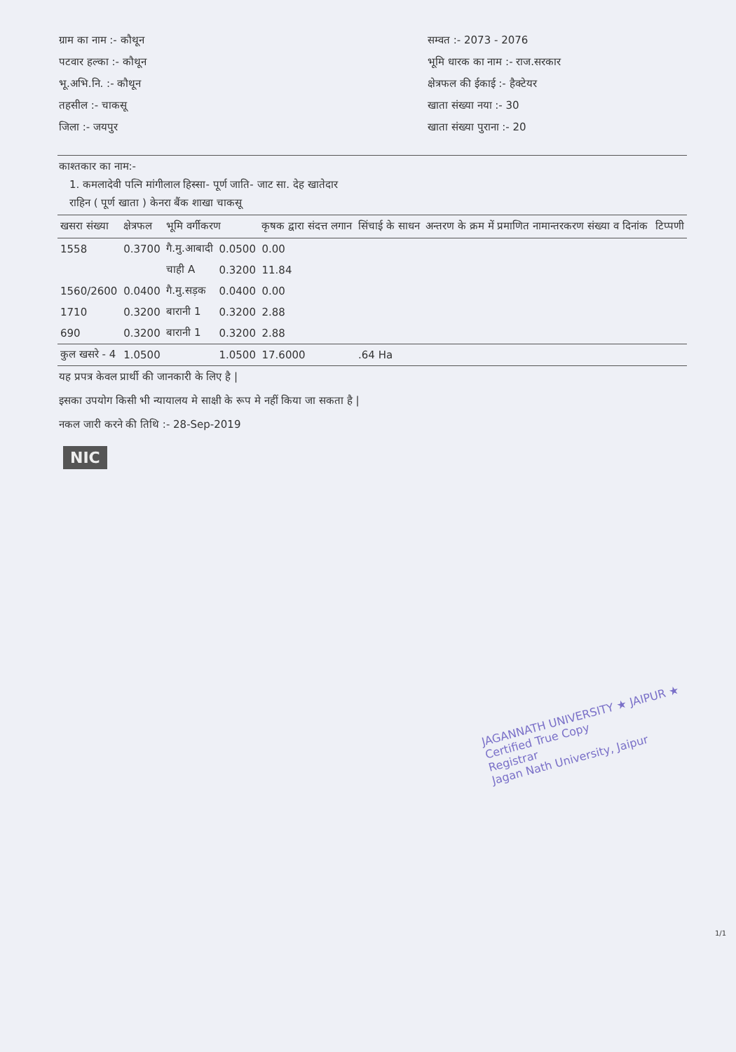ग्राम का नाम :- कौथून
पटवार हल्का :- कौथून
भू.अभि.नि. :- कौथून
तहसील :- चाकसू
जिला :- जयपुर
सम्वत :- 2073 - 2076
भूमि धारक का नाम :- राज.सरकार
क्षेत्रफल की ईकाई :- हैक्टेयर
खाता संख्या नया :- 30
खाता संख्या पुराना :- 20
काश्तकार का नाम:-
1. कमलादेवी पत्नि मांगीलाल हिस्सा- पूर्ण जाति- जाट सा. देह खातेदार
राहिन ( पूर्ण खाता ) केनरा बैंक शाखा चाकसू
| खसरा संख्या | क्षेत्रफल | भूमि वर्गीकरण | | कृषक द्वारा संदत्त लगान | सिंचाई के साधन | अन्तरण के क्रम में प्रमाणित नामान्तरकरण संख्या व दिनांक | टिप्पणी |
| --- | --- | --- | --- | --- | --- | --- | --- |
| 1558 | 0.3700 | गै.मु.आबादी | 0.0500 | 0.00 | | | |
| | | चाही A | 0.3200 | 11.84 | | | |
| 1560/2600 | 0.0400 | गै.मु.सड़क | 0.0400 | 0.00 | | | |
| 1710 | 0.3200 | बारानी 1 | 0.3200 | 2.88 | | | |
| 690 | 0.3200 | बारानी 1 | 0.3200 | 2.88 | | | |
| कुल खसरे - 4 | 1.0500 | | 1.0500 | 17.6000 | .64 Ha | | |
यह प्रपत्र केवल प्रार्थी की जानकारी के लिए है |
इसका उपयोग किसी भी न्यायालय मे साक्षी के रूप मे नहीं किया जा सकता है |
नकल जारी करने की तिथि :- 28-Sep-2019
NIC
JAGANNATH UNIVERSITY ★ JAIPUR ★
Certified True Copy
Registrar
Jagan Nath University, Jaipur
1/1